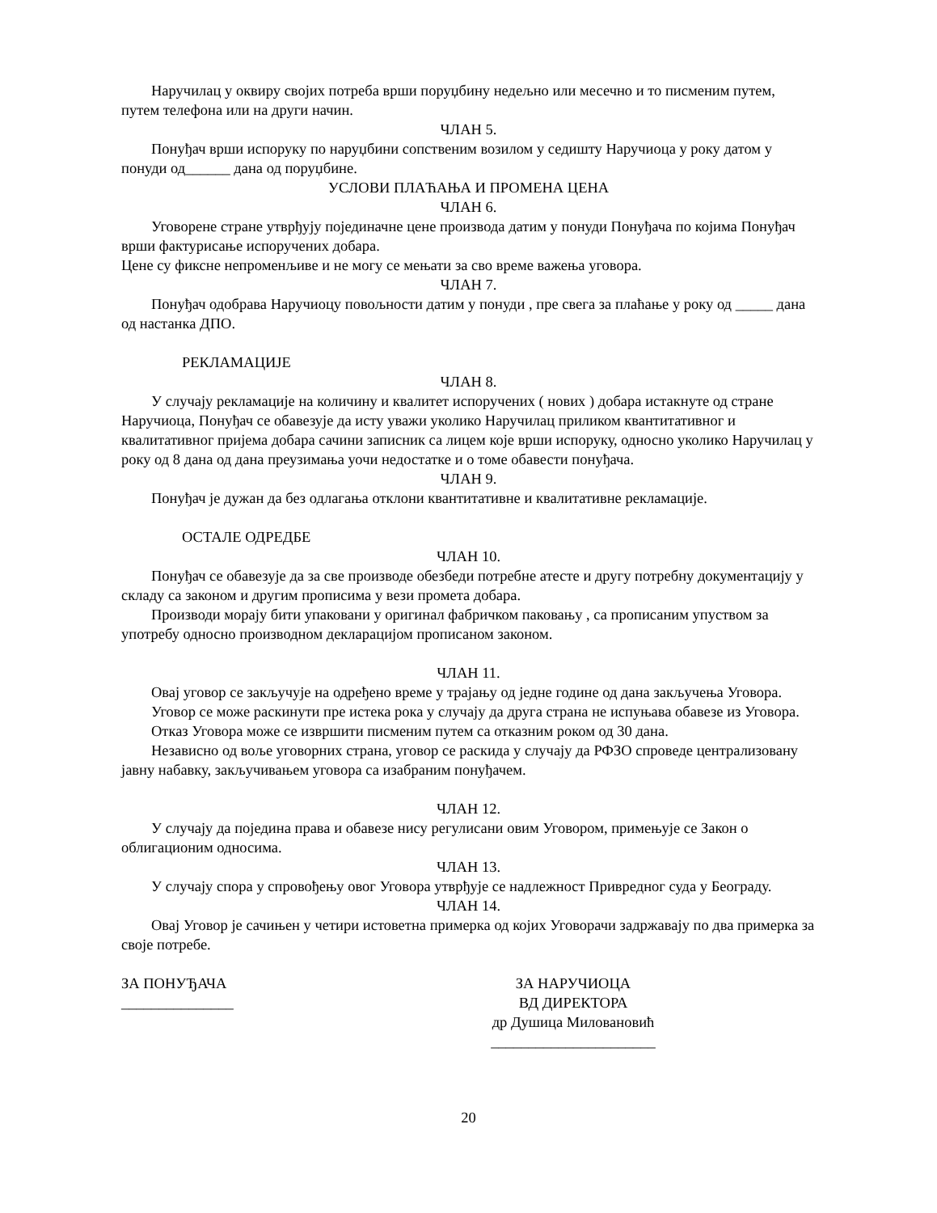Наручилац у оквиру својих потреба врши поруџбину недељно или месечно и то писменим путем, путем телефона или на други начин.
ЧЛАН 5.
Понуђач врши испоруку по наруџбини сопственим возилом у седишту Наручиоца у року датом у понуди од______ дана од поруџбине.
УСЛОВИ ПЛАЋАЊА И ПРОМЕНА ЦЕНА
ЧЛАН 6.
Уговорене стране утврђују појединачне цене производа датим у понуди Понуђача по којима Понуђач врши фактурисање испоручених добара.
Цене су фиксне непроменљиве и не могу се мењати за сво време важења уговора.
ЧЛАН 7.
Понуђач одобрава Наручиоцу повољности датим у понуди , пре свега за плаћање у року од _____ дана од настанка ДПО.
РЕКЛАМАЦИЈЕ
ЧЛАН 8.
У случају рекламације на количину и квалитет испоручених ( нових ) добара истакнуте од стране Наручиоца, Понуђач се обавезује да исту уважи уколико Наручилац приликом квантитативног и квалитативног пријема добара сачини записник са лицем које врши испоруку, односно уколико Наручилац у року од 8 дана од дана преузимања уочи недостатке и о томе обавести понуђача.
ЧЛАН 9.
Понуђач је дужан да без одлагања отклони квантитативне и квалитативне рекламације.
ОСТАЛЕ ОДРЕДБЕ
ЧЛАН 10.
Понуђач се обавезује да за све производе обезбеди потребне атесте и другу потребну документацију у складу са законом и другим прописима у вези промета добара.
Производи морају бити упаковани у оригинал фабричком паковању , са прописаним упуством за употребу односно производном декларацијом прописаном законом.
ЧЛАН 11.
Овај уговор се закључује на одређено време у трајању од једне године од дана закључења Уговора.
Уговор се може раскинути пре истека рока у случају да друга страна не испуњава обавезе из Уговора.
Отказ Уговора може се извршити писменим путем са отказним роком од 30 дана.
Независно од воље уговорних страна, уговор се раскида у случају да РФЗО спроведе централизовану јавну набавку, закључивањем уговора са изабраним понуђачем.
ЧЛАН 12.
У случају да појединa права и обавезе нису регулисани овим Уговором, примењује се Закон о облигационим односима.
ЧЛАН 13.
У случају спора у спровођењу овог Уговора утврђује се надлежност Привредног суда у Београду.
ЧЛАН 14.
Овај Уговор је сачињен у четири истоветна примерка од којих Уговорачи задржавају по два примерка за своје потребе.
ЗА ПОНУЂАЧА
_______________
ЗА НАРУЧИОЦА
ВД ДИРЕКТОРА
др Душица Миловановић
______________________
20